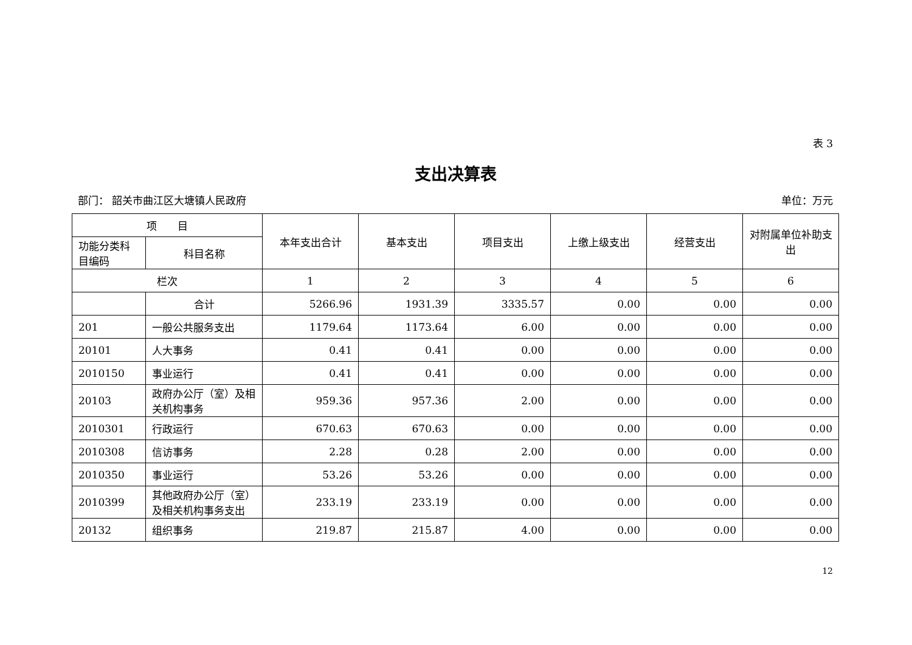表 3
支出决算表
部门： 韶关市曲江区大塘镇人民政府 单位：万元
| 项 目 | | 本年支出合计 | 基本支出 | 项目支出 | 上缴上级支出 | 经营支出 | 对附属单位补助支出 |
| --- | --- | --- | --- | --- | --- | --- | --- |
| 功能分类科目编码 | 科目名称 | | | | | | |
| 栏次 | | 1 | 2 | 3 | 4 | 5 | 6 |
| | 合计 | 5266.96 | 1931.39 | 3335.57 | 0.00 | 0.00 | 0.00 |
| 201 | 一般公共服务支出 | 1179.64 | 1173.64 | 6.00 | 0.00 | 0.00 | 0.00 |
| 20101 | 人大事务 | 0.41 | 0.41 | 0.00 | 0.00 | 0.00 | 0.00 |
| 2010150 | 事业运行 | 0.41 | 0.41 | 0.00 | 0.00 | 0.00 | 0.00 |
| 20103 | 政府办公厅（室）及相关机构事务 | 959.36 | 957.36 | 2.00 | 0.00 | 0.00 | 0.00 |
| 2010301 | 行政运行 | 670.63 | 670.63 | 0.00 | 0.00 | 0.00 | 0.00 |
| 2010308 | 信访事务 | 2.28 | 0.28 | 2.00 | 0.00 | 0.00 | 0.00 |
| 2010350 | 事业运行 | 53.26 | 53.26 | 0.00 | 0.00 | 0.00 | 0.00 |
| 2010399 | 其他政府办公厅（室）及相关机构事务支出 | 233.19 | 233.19 | 0.00 | 0.00 | 0.00 | 0.00 |
| 20132 | 组织事务 | 219.87 | 215.87 | 4.00 | 0.00 | 0.00 | 0.00 |
12